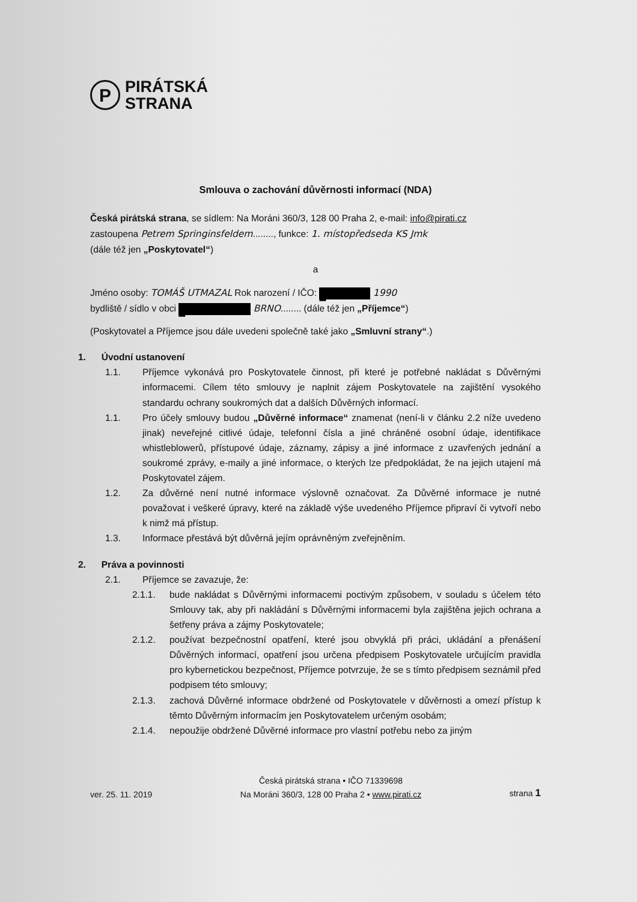P
PIRÁTSKÁ
STRANA
Smlouva o zachování důvěrnosti informací (NDA)
Česká pirátská strana, se sídlem: Na Moráni 360/3, 128 00 Praha 2, e-mail: info@pirati.cz
zastoupena Petrem Springinsfeldem........, funkce: 1. místopředseda KS Jmk
(dále též jen „Poskytovatel“)
a
Jméno osoby: TOMÁŠ UTMAZAL Rok narození / IČO: █ 1990
bydliště / sídlo v obci █ BRNO........ (dále též jen „Příjemce“)
(Poskytovatel a Příjemce jsou dále uvedeni společně také jako „Smluvní strany“.)
1. Úvodní ustanovení
1.1. Příjemce vykonává pro Poskytovatele činnost, při které je potřebné nakládat s Důvěrnými informacemi. Cílem této smlouvy je naplnit zájem Poskytovatele na zajištění vysokého standardu ochrany soukromých dat a dalších Důvěrných informací.
1.1. Pro účely smlouvy budou „Důvěrné informace“ znamenat (není-li v článku 2.2 níže uvedeno jinak) neveřejné citlivé údaje, telefonní čísla a jiné chráněné osobní údaje, identifikace whistleblowerů, přístupové údaje, záznamy, zápisy a jiné informace z uzavřených jednání a soukromé zprávy, e-maily a jiné informace, o kterých lze předpokládat, že na jejich utajení má Poskytovatel zájem.
1.2. Za důvěrné není nutné informace výslovně označovat. Za Důvěrné informace je nutné považovat i veškeré úpravy, které na základě výše uvedeného Příjemce připraví či vytvoří nebo k nimž má přístup.
1.3. Informace přestává být důvěrná jejím oprávněným zveřejněním.
2. Práva a povinnosti
2.1. Příjemce se zavazuje, že:
2.1.1. bude nakládat s Důvěrnými informacemi poctivým způsobem, v souladu s účelem této Smlouvy tak, aby při nakládání s Důvěrnými informacemi byla zajištěna jejich ochrana a šetřeny práva a zájmy Poskytovatele;
2.1.2. používat bezpečnostní opatření, které jsou obvyklá při práci, ukládání a přenášení Důvěrných informací, opatření jsou určena předpisem Poskytovatele určujícím pravidla pro kybernetickou bezpečnost, Příjemce potvrzuje, že se s tímto předpisem seznámil před podpisem této smlouvy;
2.1.3. zachová Důvěrné informace obdržené od Poskytovatele v důvěrnosti a omezí přístup k těmto Důvěrným informacím jen Poskytovatelem určeným osobám;
2.1.4. nepoužije obdržené Důvěrné informace pro vlastní potřebu nebo za jiným
ver. 25. 11. 2019 Česká pirátská strana • IČO 71339698
Na Moráni 360/3, 128 00 Praha 2 • www.pirati.cz strana 1